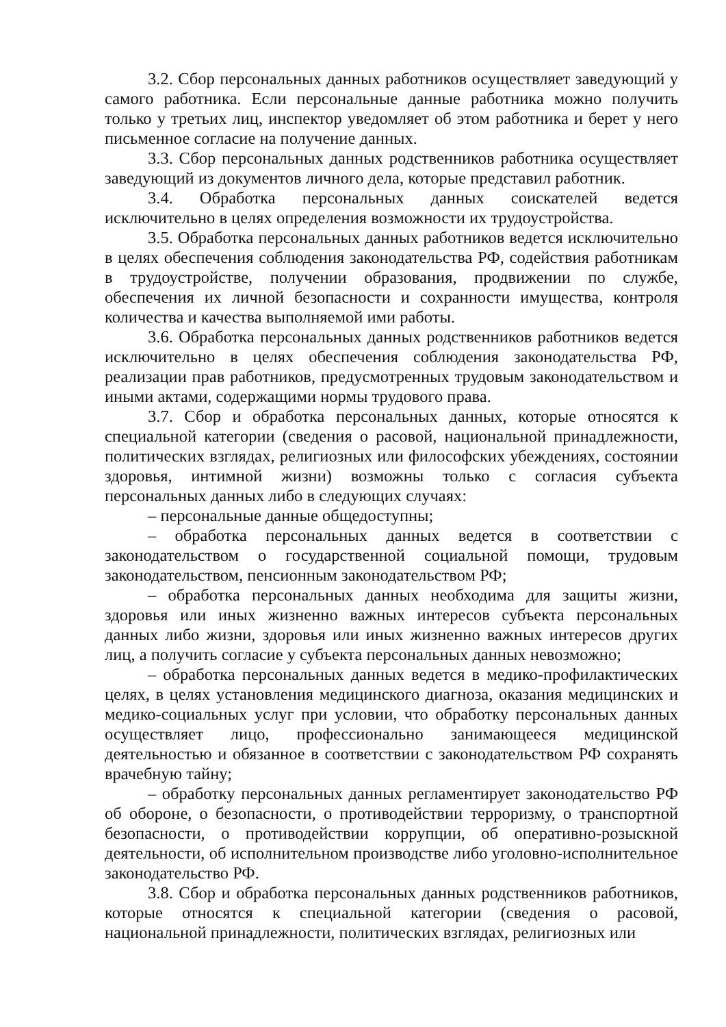3.2. Сбор персональных данных работников осуществляет заведующий у самого работника. Если персональные данные работника можно получить только у третьих лиц, инспектор уведомляет об этом работника и берет у него письменное согласие на получение данных.
3.3. Сбор персональных данных родственников работника осуществляет заведующий из документов личного дела, которые представил работник.
3.4. Обработка персональных данных соискателей ведется исключительно в целях определения возможности их трудоустройства.
3.5. Обработка персональных данных работников ведется исключительно в целях обеспечения соблюдения законодательства РФ, содействия работникам в трудоустройстве, получении образования, продвижении по службе, обеспечения их личной безопасности и сохранности имущества, контроля количества и качества выполняемой ими работы.
3.6. Обработка персональных данных родственников работников ведется исключительно в целях обеспечения соблюдения законодательства РФ, реализации прав работников, предусмотренных трудовым законодательством и иными актами, содержащими нормы трудового права.
3.7. Сбор и обработка персональных данных, которые относятся к специальной категории (сведения о расовой, национальной принадлежности, политических взглядах, религиозных или философских убеждениях, состоянии здоровья, интимной жизни) возможны только с согласия субъекта персональных данных либо в следующих случаях:
– персональные данные общедоступны;
– обработка персональных данных ведется в соответствии с законодательством о государственной социальной помощи, трудовым законодательством, пенсионным законодательством РФ;
– обработка персональных данных необходима для защиты жизни, здоровья или иных жизненно важных интересов субъекта персональных данных либо жизни, здоровья или иных жизненно важных интересов других лиц, а получить согласие у субъекта персональных данных невозможно;
– обработка персональных данных ведется в медико-профилактических целях, в целях установления медицинского диагноза, оказания медицинских и медико-социальных услуг при условии, что обработку персональных данных осуществляет лицо, профессионально занимающееся медицинской деятельностью и обязанное в соответствии с законодательством РФ сохранять врачебную тайну;
– обработку персональных данных регламентирует законодательство РФ об обороне, о безопасности, о противодействии терроризму, о транспортной безопасности, о противодействии коррупции, об оперативно-розыскной деятельности, об исполнительном производстве либо уголовно-исполнительное законодательство РФ.
3.8. Сбор и обработка персональных данных родственников работников, которые относятся к специальной категории (сведения о расовой, национальной принадлежности, политических взглядах, религиозных или